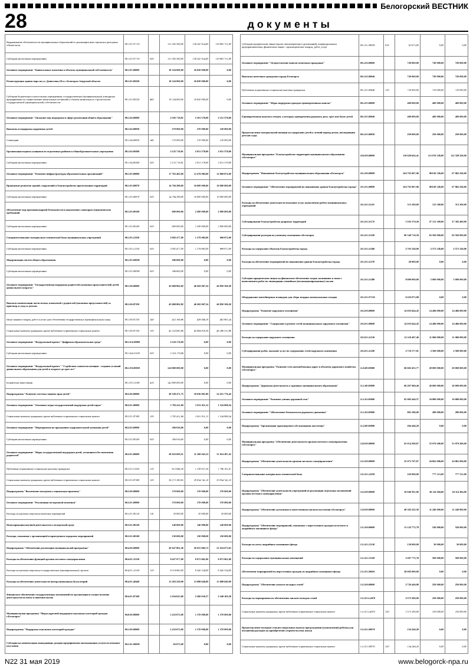Белогорский ВЕСТНИК
28
документы
| Выравнивание обеспеченности муниципальных образований по реализации ими отдельных расходных обязательств | 08.1.02.S7710 | | 131 595 560,00 | 159 247 614,00 | 118 983 721,00 |
| Субсидии автономным учреждениям | 08.1.02.S7710 | 620 | 131 595 560,00 | 159 247 614,00 | 118 983 721,00 |
| Основное мероприятие "Капитальные вложения в объекты муниципальной собственности" | 08.1.03.00000 | | 10 324 000,00 | 16 650 000,00 | 0,00 |
| Реконструкция здания тира по ул. Денисенко,38 в г. Белогорск Амурской области | 08.1.03.00220 | | 10 324 000,00 | 16 650 000,00 | 0,00 |
| Субсидии бюджетным и автономным учреждениям, государственным (муниципальным) унитарным предприятиям на осуществление капитальных вложений в объекты капитального строительства государственной (муниципальной) собственности | 08.1.03.00220 | 460 | 10 324 000,00 | 16 650 000,00 | 0,00 |
| Основное мероприятие "Оказание мер поддержки в сфере реализации общего образования" | 08.1.04.00000 | | 2 395 718,81 | 2 301 578,00 | 2 151 578,00 |
| Выплаты и поддержка одаренных детей | 08.1.04.00050 | | 270 000,00 | 270 000,00 | 120 000,00 |
| Стипендии | 08.1.04.00050 | 340 | 270 000,00 | 270 000,00 | 120 000,00 |
| Организация подвоза учащихся из отдаленных районов в общеобразовательные учреждения | 08.1.04.00260 | | 2 125 718,81 | 2 031 578,00 | 2 031 578,00 |
| Субсидии автономным учреждениям | 08.1.04.00260 | 620 | 2 125 718,81 | 2 031 578,00 | 2 031 578,00 |
| Основное мероприятие "Развитие инфраструктуры образовательных организаций" | 08.1.05.00000 | | 17 763 465,00 | 13 479 982,00 | 12 999 872,00 |
| Проведение ремонтов зданий, сооружений и благоустройство прилегающих территорий | 08.1.05.00070 | | 14 784 288,00 | 10 000 000,00 | 10 000 000,00 |
| Субсидии автономным учреждениям | 08.1.05.00070 | 620 | 14 784 288,00 | 10 000 000,00 | 10 000 000,00 |
| Обеспечение мер противопожарной безопасности и выполнение санитарно-эпидемических требований | 08.1.05.00100 | | 600 000,00 | 2 200 000,00 | 2 000 000,00 |
| Субсидии автономным учреждениям | 08.1.05.00100 | 620 | 600 000,00 | 2 200 000,00 | 2 000 000,00 |
| Совершенствование материально-технической базы муниципальных учреждений | 08.1.05.12250 | | 2 082 477,00 | 1 279 982,00 | 999 872,00 |
| Субсидии автономным учреждениям | 08.1.05.12250 | 620 | 2 082 477,00 | 1 279 982,00 | 999 872,00 |
| Модернизация систем общего образования | 08.1.05.S0090 | | 296 600,00 | 0,00 | 0,00 |
| Субсидии автономным учреждениям | 08.1.05.S0090 | 620 | 296 600,00 | 0,00 | 0,00 |
| Основное мероприятие "Государственная поддержка родителей (законных представителей) детей дошкольного возраста" | 08.1.06.00000 | | 45 668 862,82 | 46 262 967,54 | 46 850 399,20 |
| Выплата компенсации части платы, взимаемой с родителей (законных представителей) за присмотр и уход за детьми | 08.1.06.87250 | | 45 668 862,82 | 46 262 967,54 | 46 850 399,20 |
| Иные закупки товаров, работ и услуг для обеспечения государственных (муниципальных) нужд | 08.1.06.87250 | 240 | 452 166,96 | 458 049,18 | 463 865,34 |
| Социальные выплаты гражданам, кроме публичных нормативных социальных выплат | 08.1.06.87250 | 320 | 45 216 695,86 | 45 804 918,36 | 46 386 533,86 |
| Основное мероприятие "Федеральный проект" Цифровая образовательная среда" | 08.1.E4.00000 | | 2 316 178,99 | 0,00 | 0,00 |
| Субсидии автономным учреждениям | 08.1.E4.52100 | 620 | 2 316 178,99 | 0,00 | 0,00 |
| Основное мероприятие "Федеральный проект" "Содействие занятости женщин - создание условий дошкольного образования для детей в возрасте до трех лет" | 08.1.P2.00000 | | 142 800 000,00 | 0,00 | 0,00 |
| Бюджетные инвестиции | 08.1.P2.51590 | 410 | 142 800 000,00 | 0,00 | 0,00 |
| Подпрограмма "Развитие системы защиты прав детей" | 08.2.00.00000 | | 20 528 471,75 | 39 936 901,89 | 34 251 776,42 |
| Основное мероприятие "Основные меры государственной поддержки детей-сирот" | 08.2.01.00000 | | 3 782 411,69 | 3 931 811,12 | 1 534 898,54 |
| Социальные выплаты гражданам, кроме публичных нормативных социальных выплат | 08.2.01.87580 | 320 | 3 782 411,69 | 3 931 811,12 | 1 534 898,54 |
| Основное мероприятие "Мероприятия по проведению оздоровительной кампании детей" | 08.2.02.00000 | | 306 816,00 | 0,00 | 0,00 |
| Субсидии автономным учреждениям | 08.2.02.00100 | 620 | 306 816,00 | 0,00 | 0,00 |
| Основное мероприятие "Меры государственной поддержки детей, оставшихся без попечения родителей" | 08.2.03.00000 | | 20 022 009,51 | 31 306 943,32 | 31 914 287,43 |
| Публичные нормативные социальные выплаты гражданам | 08.2.03.11020 | 310 | 615 846,38 | 1 238 837,56 | 1 796 181,67 |
| Социальные выплаты гражданам, кроме публичных нормативных социальных выплат | 08.2.03.87580 | 320 | 29 272 290,95 | 20 054 741,10 | 20 054 741,10 |
| Подпрограмма "Вовлечение молодежи в социальную практику" | 08.3.00.00000 | | 370 000,00 | 370 000,00 | 370 000,00 |
| Основное мероприятие "Реализация молодежной политики" | 08.3.01.00000 | | 370 000,00 | 370 000,00 | 370 000,00 |
| Расходы на выплаты персоналу казенных учреждений | 08.3.01.00110 | 110 | 20 000,00 | 20 000,00 | 20 000,00 |
| Популяризация научной деятельности в молодежной среде | 08.3.01.00120 | | 140 000,00 | 140 000,00 | 140 000,00 |
| Расходы, связанные с организацией и проведением городских мероприятий | 08.3.01.00190 | | 150 000,00 | 150 000,00 | 150 000,00 |
| Подпрограмма "Обеспечение реализации муниципальной программы" | 08.4.00.00000 | | 20 947 801,26 | 20 933 882,72 | 21 034 073,63 |
| Расходы на обеспечение функций органов местного самоуправления | 08.4.01.33330 | | 9 427 977,00 | 8 973 661,00 | 8 973 661,00 |
| Расходы на выплаты персоналу государственных (муниципальных) органов | 08.4.01.33330 | 120 | 9 219 992,00 | 8 545 524,00 | 8 545 524,00 |
| Расходы на обеспечение деятельности централизованных бухгалтерий | 08.4.01.40440 | | 13 202 229,00 | 13 088 640,00 | 13 088 640,00 |
| Финансовое обеспечение государственных полномочий по организации и осуществлению деятельности по опеке и попечительству | 08.4.01.87300 | | 2 104 623,00 | 2 260 016,57 | 2 348 109,38 |
| Муниципальная программа "Меры адресной поддержки отдельных категорий граждан г.Белогорск" | 09.0.00.00000 | | 1 432 675,00 | 1 370 000,00 | 1 370 000,00 |
| Подпрограмма "Поддержка отдельных категорий граждан" | 09.1.00.00000 | | 1 432 675,00 | 1 370 000,00 | 1 370 000,00 |
| Субсидии на компенсацию выпадающих доходов предприятиям оказывающим услуги по помывке населения | 09.1.01.S0000 | | 62 675,00 | 0,00 | 0,00 |
| Субсидии юридическим лицам (кроме некоммерческих организаций), индивидуальным предпринимателям, физическим лицам - производителям товаров, работ, услуг | 09.1.01.S0000 | 810 | 62 675,00 | 0,00 | 0,00 |
| Основное мероприятие "Осуществление выплат почетным гражданам" | 09.1.02.00000 | | 720 000,00 | 720 000,00 | 720 000,00 |
| Выплаты почетным гражданам города Белогорск | 09.1.02.00040 | | 720 000,00 | 720 000,00 | 720 000,00 |
| Публичные нормативные социальные выплаты гражданам | 09.1.02.00040 | 310 | 720 000,00 | 720 000,00 | 720 000,00 |
| Основное мероприятие "Меры поддержки граждан единовременных выплат" | 09.1.03.00000 | | 400 000,00 | 400 000,00 | 400 000,00 |
| Единовременная выплата семьям, в которых одновременно родились двое, трое или более детей | 09.1.03.00040 | | 400 000,00 | 400 000,00 | 400 000,00 |
| Предоставление материальной помощи на содержание детей в летний период детям, посещающим детские сады | 09.1.03.00050 | | 250 000,00 | 250 000,00 | 250 000,00 |
| Муниципальная программа "Благоустройство территории муниципального образования г.Белогорск" | 10.0.00.00000 | | 119 629 642,41 | 113 076 326,00 | 112 328 226,00 |
| Подпрограмма "Повышение благоустройства муниципального образования г.Белогорск" | 10.1.00.00000 | | 104 793 997,96 | 98 610 326,00 | 97 862 226,00 |
| Основное мероприятие "Обеспечение мероприятий по повышению уровня благоустройства города" | 10.1.01.00000 | | 104 793 997,96 | 98 610 326,00 | 97 862 226,00 |
| Расходы на обеспечение деятельности (оказание услуг, выполнение работ) муниципальных учреждений | 10.1.01.11110 | | 313 300,00 | 313 300,00 | 313 300,00 |
| Субсидирование благоустройства дворовых территорий | 10.1.01.11170 | | 5 103 379,29 | 27 131 300,00 | 27 383 400,00 |
| Субсидирование расходов по уличному освещению г.Белогорск | 10.1.01.11250 | | 80 349 719,59 | 63 592 000,00 | 62 592 000,00 |
| Расходы на содержание объектов благоустройства города | 10.1.01.11260 | | 2 703 326,00 | 2 573 326,00 | 2 573 326,00 |
| Расходы на обеспечение мероприятий по повышению уровня благоустройства города | 10.1.01.11270 | | 20 000,00 | 0,00 | 0,00 |
| Субсидия юридическим лицам на финансовое обеспечение затрат, возникших в связи с выполнением работ по ликвидации стихийных (несанкционированных) свалок | 10.1.01.11280 | | 8 000 000,00 | 5 000 000,00 | 5 000 000,00 |
| Оборудование контейнерных площадок для сбора твердых коммунальных отходов | 10.1.01.S7330 | | 6 222 073,08 | 0,00 | 0,00 |
| Подпрограмма "Развитие наружного освещения" | 10.2.00.00000 | | 14 835 644,45 | 14 466 000,00 | 14 466 000,00 |
| Основное мероприятие "Содержание и ремонт сетей муниципального наружного освещения" | 10.2.01.00000 | | 14 835 644,45 | 14 466 000,00 | 14 466 000,00 |
| Расходы на содержание наружного освещения | 10.2.01.11210 | | 12 116 467,46 | 11 966 000,00 | 11 966 000,00 |
| Субсидирование работ, оказание услуг по содержанию сетей наружного освещения | 10.2.01.11220 | | 2 719 177,01 | 2 500 000,00 | 2 500 000,00 |
| Муниципальная программа "Развитие сети автомобильных дорог и объектов дорожного хозяйства г.Белогорск" | 11.0.00.00000 | | 66 602 453,77 | 20 000 000,00 | 20 000 000,00 |
| Подпрограмма "Дорожная деятельность в границах муниципального образования" | 11.1.00.00000 | | 66 207 969,49 | 20 000 000,00 | 20 000 000,00 |
| Основное мероприятие "Развитие улично-дорожной сети" | 11.1.01.00000 | | 65 982 449,57 | 19 880 000,00 | 19 880 000,00 |
| Основное мероприятие "Обеспечение безопасности дорожного движения" | 11.1.02.00000 | | 803 186,00 | 280 000,00 | 280 000,00 |
| Подпрограмма "Организация транспортного обслуживания населения" | 11.2.00.00000 | | 294 446,29 | 0,00 | 0,00 |
| Муниципальная программа "Обеспечение деятельности органов местного самоуправления г.Белогорск" | 12.0.00.00000 | | 63 014 290,67 | 53 979 290,00 | 53 979 290,00 |
| Подпрограмма "Обеспечение деятельности органов местного самоуправления" | 12.1.00.00000 | | 23 973 797,67 | 24 861 006,00 | 24 861 006,00 |
| Совершенствование материально-технической базы | 12.1.01.12250 | | 102 090,00 | 777 313,00 | 777 313,00 |
| Подпрограмма "Обеспечение деятельности учреждений по реализации отдельных полномочий органов местного самоуправления" | 12.2.00.00000 | | 39 040 501,00 | 29 114 284,00 | 29 114 284,00 |
| Подпрограмма "Обеспечение доступным и качественным жильем населения г.Белогорск" | 13.0.00.00000 | | 48 302 225,50 | 11 240 000,00 | 11 240 000,00 |
| Подпрограмма "Обеспечение мероприятий, связанных с переселением граждан из ветхого и аварийного жилищного фонда" | 13.1.00.00000 | | 31 122 775,78 | 520 000,00 | 520 000,00 |
| Расходы по учету аварийного жилищного фонда | 13.1.01.13310 | | 130 000,00 | 30 000,00 | 30 000,00 |
| Расходы по содержанию муниципальных помещений | 13.1.01.13320 | | 2 297 775,78 | 500 000,00 | 500 000,00 |
| Обеспечение мероприятий по переселению граждан из аварийного жилищного фонда | 13.1.01.S9601 | | 28 695 000,00 | 0,00 | 0,00 |
| Подпрограмма "Обеспечение жильем молодых семей" | 13.3.00.00000 | | 2 729 449,80 | 250 000,00 | 250 000,00 |
| Расходы на мероприятия по обеспечению жильем молодых семей | 13.3.01.L4970 | | 2 575 200,00 | 250 000,00 | 250 000,00 |
| Социальные выплаты гражданам, кроме публичных нормативных социальных выплат | 13.3.01.L4970 | 320 | 2 575 200,00 | 250 000,00 | 250 000,00 |
| Предоставление молодым семьям социальных выплат при рождении (усыновлении) ребенка для погашения расходов на приобретение (строительство) жилья | 13.3.01.S0870 | | 154 249,20 | 0,00 | 0,00 |
| Социальные выплаты гражданам, кроме публичных нормативных социальных выплат | 13.3.01.S0870 | 320 | 154 249,20 | 0,00 | 0,00 |
N22 31 мая 2019 www.belogorck-npa.ru